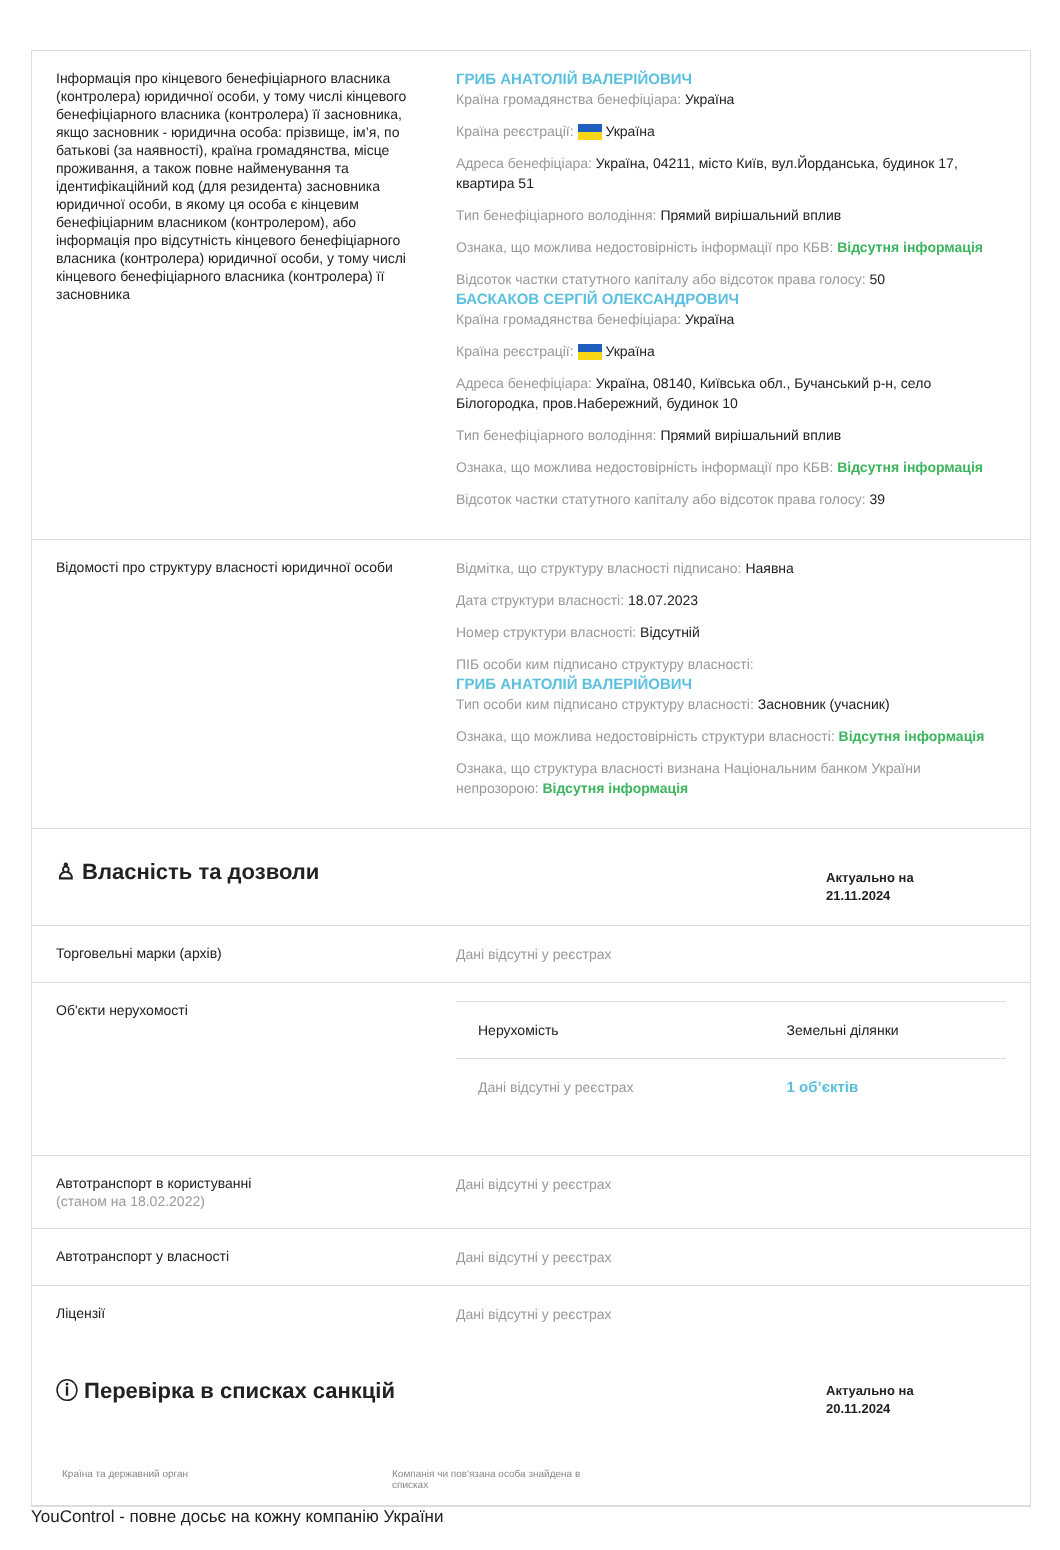Інформація про кінцевого бенефіціарного власника (контролера) юридичної особи, у тому числі кінцевого бенефіціарного власника (контролера) її засновника, якщо засновник - юридична особа: прізвище, ім’я, по батькові (за наявності), країна громадянства, місце проживання, а також повне найменування та ідентифікаційний код (для резидента) засновника юридичної особи, в якому ця особа є кінцевим бенефіціарним власником (контролером), або інформація про відсутність кінцевого бенефіціарного власника (контролера) юридичної особи, у тому числі кінцевого бенефіціарного власника (контролера) її засновника
ГРИБ АНАТОЛІЙ ВАЛЕРІЙОВИЧ
Країна громадянства бенефіціара: Україна
Країна реєстрації: Україна
Адреса бенефіціара: Україна, 04211, місто Київ, вул.Йорданська, будинок 17, квартира 51
Тип бенефіціарного володіння: Прямий вирішальний вплив
Ознака, що можлива недостовірність інформації про КБВ: Відсутня інформація
Відсоток частки статутного капіталу або відсоток права голосу: 50
БАСКАКОВ СЕРГІЙ ОЛЕКСАНДРОВИЧ
Країна громадянства бенефіціара: Україна
Країна реєстрації: Україна
Адреса бенефіціара: Україна, 08140, Київська обл., Бучанський р-н, село Білогородка, пров.Набережний, будинок 10
Тип бенефіціарного володіння: Прямий вирішальний вплив
Ознака, що можлива недостовірність інформації про КБВ: Відсутня інформація
Відсоток частки статутного капіталу або відсоток права голосу: 39
Відомості про структуру власності юридичної особи
Відмітка, що структуру власності підписано: Наявна
Дата структури власності: 18.07.2023
Номер структури власності: Відсутній
ПІБ особи ким підписано структуру власності:
ГРИБ АНАТОЛІЙ ВАЛЕРІЙОВИЧ
Тип особи ким підписано структуру власності: Засновник (учасник)
Ознака, що можлива недостовірність структури власності: Відсутня інформація
Ознака, що структура власності визнана Національним банком України непрозорою: Відсутня інформація
♙ Власність та дозволи
Актуально на
21.11.2024
Торговельні марки (архів)
Дані відсутні у реєстрах
Об'єкти нерухомості
| Нерухомість | Земельні ділянки |
| --- | --- |
| Дані відсутні у реєстрах | 1 об’єктів |
Автотранспорт в користуванні
(станом на 18.02.2022)
Дані відсутні у реєстрах
Автотранспорт у власності
Дані відсутні у реєстрах
Ліцензії
Дані відсутні у реєстрах
ⓘ Перевірка в списках санкцій
Актуально на
20.11.2024
Країна та державний орган Компанія чи пов'язана особа знайдена в списках
YouControl - повне досьє на кожну компанію України